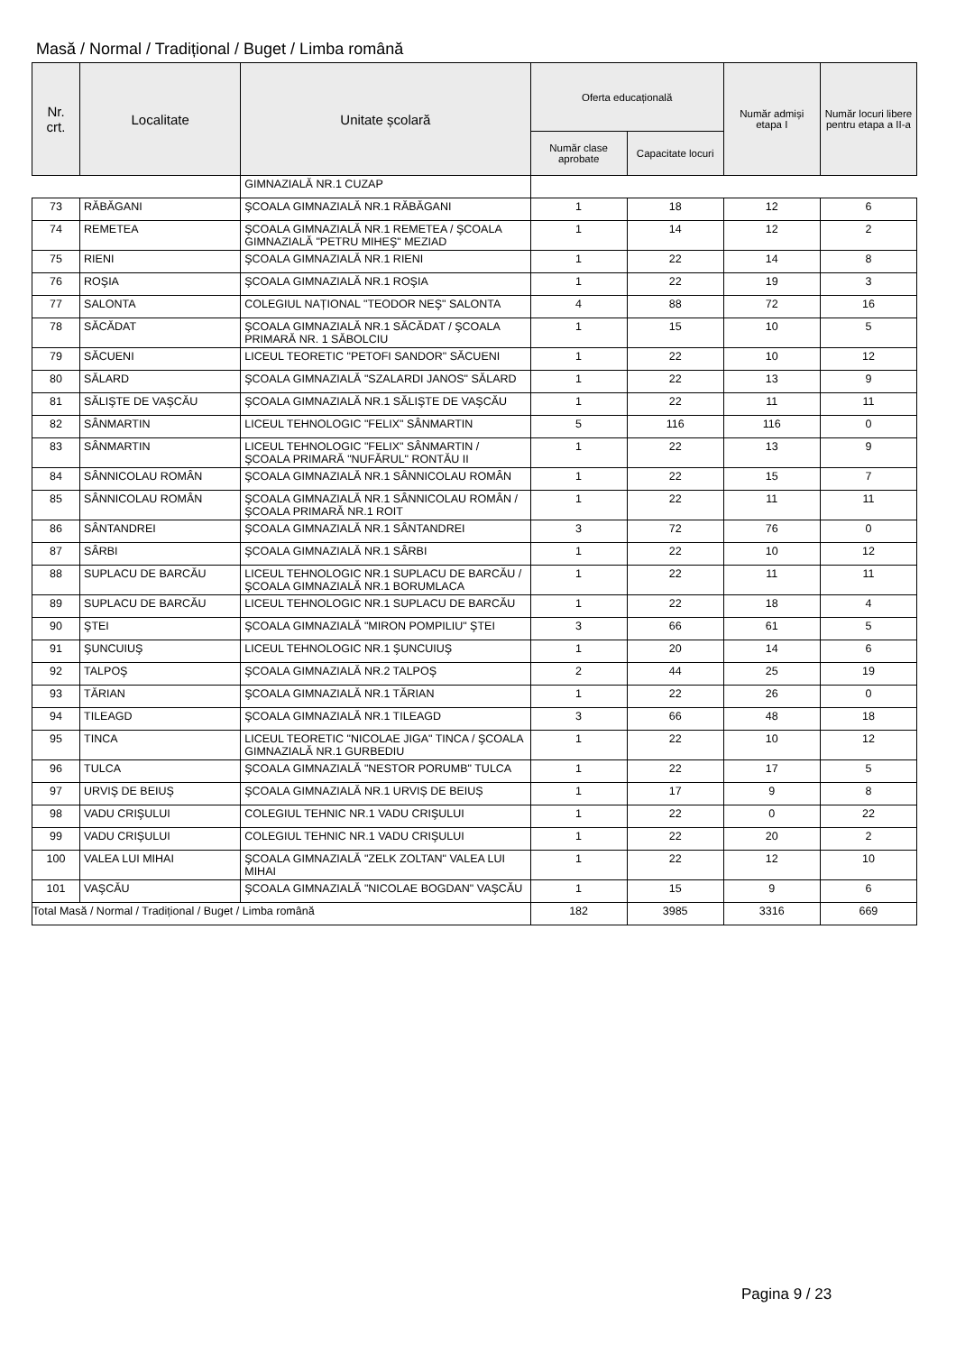Masă / Normal / Tradițional / Buget / Limba română
| Nr. crt. | Localitate | Unitate școlară | Oferta educațională | | Număr admiși etapa I | Număr locuri libere pentru etapa a II-a |
| --- | --- | --- | --- | --- | --- | --- |
| | | | Număr clase aprobate | Capacitate locuri | | |
| | | GIMNAZIALĂ NR.1 CUZAP | | | | |
| 73 | RĂBĂGANI | ŞCOALA GIMNAZIALĂ NR.1 RĂBĂGANI | 1 | 18 | 12 | 6 |
| 74 | REMETEA | ŞCOALA GIMNAZIALĂ NR.1 REMETEA / ŞCOALA GIMNAZIALĂ "PETRU MIHEŞ" MEZIAD | 1 | 14 | 12 | 2 |
| 75 | RIENI | ŞCOALA GIMNAZIALĂ NR.1 RIENI | 1 | 22 | 14 | 8 |
| 76 | ROŞIA | ŞCOALA GIMNAZIALĂ NR.1 ROŞIA | 1 | 22 | 19 | 3 |
| 77 | SALONTA | COLEGIUL NAȚIONAL "TEODOR NEŞ" SALONTA | 4 | 88 | 72 | 16 |
| 78 | SĂCĂDAT | ŞCOALA GIMNAZIALĂ NR.1 SĂCĂDAT / ŞCOALA PRIMARĂ NR. 1 SĂBOLCIU | 1 | 15 | 10 | 5 |
| 79 | SĂCUENI | LICEUL TEORETIC "PETOFI SANDOR" SĂCUENI | 1 | 22 | 10 | 12 |
| 80 | SĂLARD | ŞCOALA GIMNAZIALĂ "SZALARDI JANOS" SĂLARD | 1 | 22 | 13 | 9 |
| 81 | SĂLIŞTE DE VAŞCĂU | ŞCOALA GIMNAZIALĂ NR.1 SĂLIŞTE DE VAŞCĂU | 1 | 22 | 11 | 11 |
| 82 | SÂNMARTIN | LICEUL TEHNOLOGIC "FELIX" SÂNMARTIN | 5 | 116 | 116 | 0 |
| 83 | SÂNMARTIN | LICEUL TEHNOLOGIC "FELIX" SÂNMARTIN / ŞCOALA PRIMARĂ "NUFĂRUL" RONTĂU II | 1 | 22 | 13 | 9 |
| 84 | SÂNNICOLAU ROMÂN | ŞCOALA GIMNAZIALĂ NR.1 SÂNNICOLAU ROMÂN | 1 | 22 | 15 | 7 |
| 85 | SÂNNICOLAU ROMÂN | ŞCOALA GIMNAZIALĂ NR.1 SÂNNICOLAU ROMÂN / ŞCOALA PRIMARĂ NR.1 ROIT | 1 | 22 | 11 | 11 |
| 86 | SÂNTANDREI | ŞCOALA GIMNAZIALĂ NR.1 SÂNTANDREI | 3 | 72 | 76 | 0 |
| 87 | SÂRBI | ŞCOALA GIMNAZIALĂ NR.1 SÂRBI | 1 | 22 | 10 | 12 |
| 88 | SUPLACU DE BARCĂU | LICEUL TEHNOLOGIC NR.1 SUPLACU DE BARCĂU / ŞCOALA GIMNAZIALĂ NR.1 BORUMLACA | 1 | 22 | 11 | 11 |
| 89 | SUPLACU DE BARCĂU | LICEUL TEHNOLOGIC NR.1 SUPLACU DE BARCĂU | 1 | 22 | 18 | 4 |
| 90 | ŞTEI | ŞCOALA GIMNAZIALĂ "MIRON POMPILIU" ŞTEI | 3 | 66 | 61 | 5 |
| 91 | ŞUNCUIUŞ | LICEUL TEHNOLOGIC NR.1 ŞUNCUIUŞ | 1 | 20 | 14 | 6 |
| 92 | TALPOŞ | ŞCOALA GIMNAZIALĂ NR.2 TALPOŞ | 2 | 44 | 25 | 19 |
| 93 | TĂRIAN | ŞCOALA GIMNAZIALĂ NR.1 TĂRIAN | 1 | 22 | 26 | 0 |
| 94 | TILEAGD | ŞCOALA GIMNAZIALĂ NR.1 TILEAGD | 3 | 66 | 48 | 18 |
| 95 | TINCA | LICEUL TEORETIC "NICOLAE JIGA" TINCA / ŞCOALA GIMNAZIALĂ NR.1 GURBEDIU | 1 | 22 | 10 | 12 |
| 96 | TULCA | ŞCOALA GIMNAZIALĂ "NESTOR PORUMB" TULCA | 1 | 22 | 17 | 5 |
| 97 | URVIŞ DE BEIUŞ | ŞCOALA GIMNAZIALĂ NR.1 URVIȘ DE BEIUȘ | 1 | 17 | 9 | 8 |
| 98 | VADU CRIŞULUI | COLEGIUL TEHNIC NR.1 VADU CRIŞULUI | 1 | 22 | 0 | 22 |
| 99 | VADU CRIŞULUI | COLEGIUL TEHNIC NR.1 VADU CRIŞULUI | 1 | 22 | 20 | 2 |
| 100 | VALEA LUI MIHAI | ŞCOALA GIMNAZIALĂ "ZELK ZOLTAN" VALEA LUI MIHAI | 1 | 22 | 12 | 10 |
| 101 | VAŞCĂU | ŞCOALA GIMNAZIALĂ "NICOLAE BOGDAN" VAŞCĂU | 1 | 15 | 9 | 6 |
| Total Masă / Normal / Tradițional / Buget / Limba română | | | 182 | 3985 | 3316 | 669 |
Pagina 9 / 23